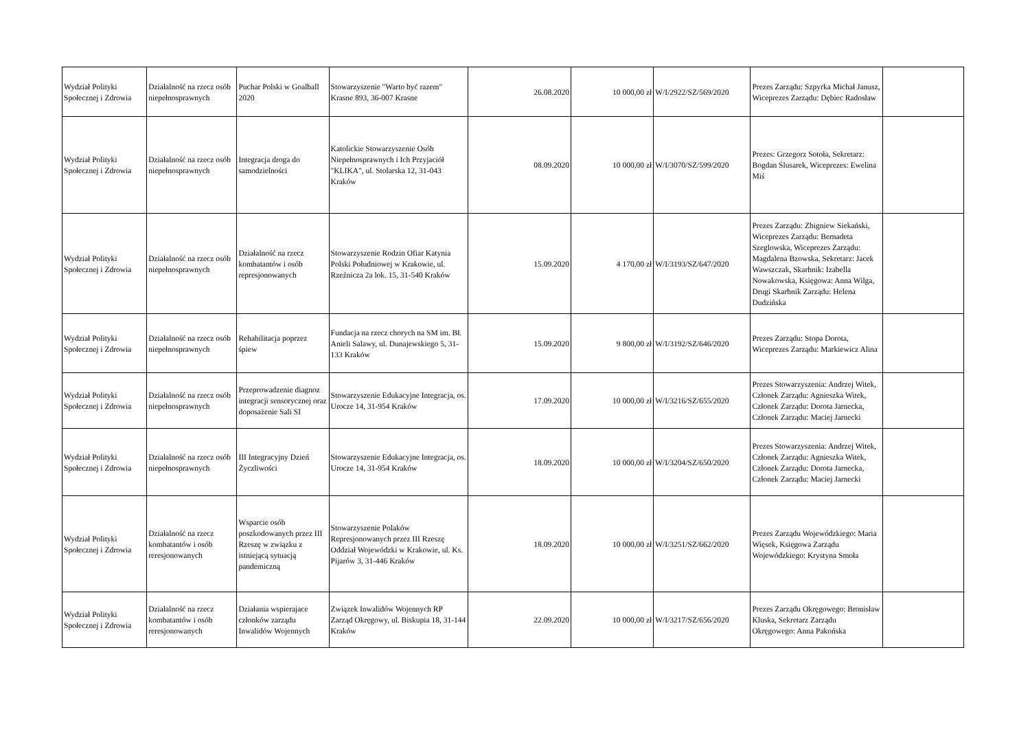| Wydział Polityki Społecznej i Zdrowia | Działalność na rzecz osób niepełnosprawnych | Puchar Polski w Goalball 2020 | Stowarzyszenie "Warto być razem" Krasne 893, 36-007 Krasne | 26.08.2020 | 10 000,00 zł | W/I/2922/SZ/569/2020 | Prezes Zarządu: Szpyrka Michał Janusz, Wiceprezes Zarządu: Dębiec Radosław | |
| Wydział Polityki Społecznej i Zdrowia | Działalność na rzecz osób niepełnosprawnych | Integracja droga do samodzielności | Katolickie Stowarzyszenie Osób Niepełnosprawnych i Ich Przyjaciół "KLIKA", ul. Stolarska 12, 31-043 Kraków | 08.09.2020 | 10 000,00 zł | W/I/3070/SZ/599/2020 | Prezes: Grzegorz Sotoła, Sekretarz: Bogdan Ślusarek, Wiceprezes: Ewelina Miś | |
| Wydział Polityki Społecznej i Zdrowia | Działalność na rzecz osób niepełnosprawnych | Działalność na rzecz kombatantów i osób represjonowanych | Stowarzyszenie Rodzin Ofiar Katynia Polski Południowej w Krakowie, ul. Rzeźnicza 2a lok. 15, 31-540 Kraków | 15.09.2020 | 4 170,00 zł | W/I/3193/SZ/647/2020 | Prezes Zarządu: Zbigniew Siekański, Wiceprezes Zarządu: Bernadeta Szeglowska, Wiceprezes Zarządu: Magdalena Bzowska, Sekretarz: Jacek Wawszczak, Skarbnik: Izabella Nowakowska, Księgowa: Anna Wilga, Drugi Skarbnik Zarządu: Helena Dudzińska | |
| Wydział Polityki Społecznej i Zdrowia | Działalność na rzecz osób niepełnosprawnych | Rehabilitacja poprzez śpiew | Fundacja na rzecz chorych na SM im. Bł. Anieli Salawy, ul. Dunajewskiego 5, 31-133 Kraków | 15.09.2020 | 9 800,00 zł | W/I/3192/SZ/646/2020 | Prezes Zarządu: Stopa Dorota, Wiceprezes Zarządu: Markiewicz Alina | |
| Wydział Polityki Społecznej i Zdrowia | Działalność na rzecz osób niepełnosprawnych | Przeprowadzenie diagnoz integracji sensorycznej oraz doposażenie Sali SI | Stowarzyszenie Edukacyjne Integracja, os. Urocze 14, 31-954 Kraków | 17.09.2020 | 10 000,00 zł | W/I/3216/SZ/655/2020 | Prezes Stowarzyszenia: Andrzej Witek, Członek Zarządu: Agnieszka Witek, Członek Zarządu: Dorota Jarnecka, Członek Zarządu: Maciej Jarnecki | |
| Wydział Polityki Społecznej i Zdrowia | Działalność na rzecz osób niepełnosprawnych | III Integracyjny Dzień Życzliwości | Stowarzyszenie Edukacyjne Integracja, os. Urocze 14, 31-954 Kraków | 18.09.2020 | 10 000,00 zł | W/I/3204/SZ/650/2020 | Prezes Stowarzyszenia: Andrzej Witek, Członek Zarządu: Agnieszka Witek, Członek Zarządu: Dorota Jarnecka, Członek Zarządu: Maciej Jarnecki | |
| Wydział Polityki Społecznej i Zdrowia | Działalność na rzecz kombatantów i osób reresjonowanych | Wsparcie osób poszkodowanych przez III Rzeszę w związku z istniejącą sytuacją pandemiczną | Stowarzyszenie Polaków Represjonowanych przez III Rzeszę Oddział Wojewódzki w Krakowie, ul. Ks. Pijarów 3, 31-446 Kraków | 18.09.2020 | 10 000,00 zł | W/I/3251/SZ/662/2020 | Prezes Zarządu Wojewódzkiego: Maria Więsek, Księgowa Zarządu Wojewódzkiego: Krystyna Smoła | |
| Wydział Polityki Społecznej i Zdrowia | Działalność na rzecz kombatantów i osób reresjonowanych | Działania wspierajace członków zarządu Inwalidów Wojennych | Związek Inwalidów Wojennych RP Zarząd Okręgowy, ul. Biskupia 18, 31-144 Kraków | 22.09.2020 | 10 000,00 zł | W/I/3217/SZ/656/2020 | Prezes Zarządu Okręgowego: Bronisław Kluska, Sekretarz Zarządu Okręgowego: Anna Pakońska | |